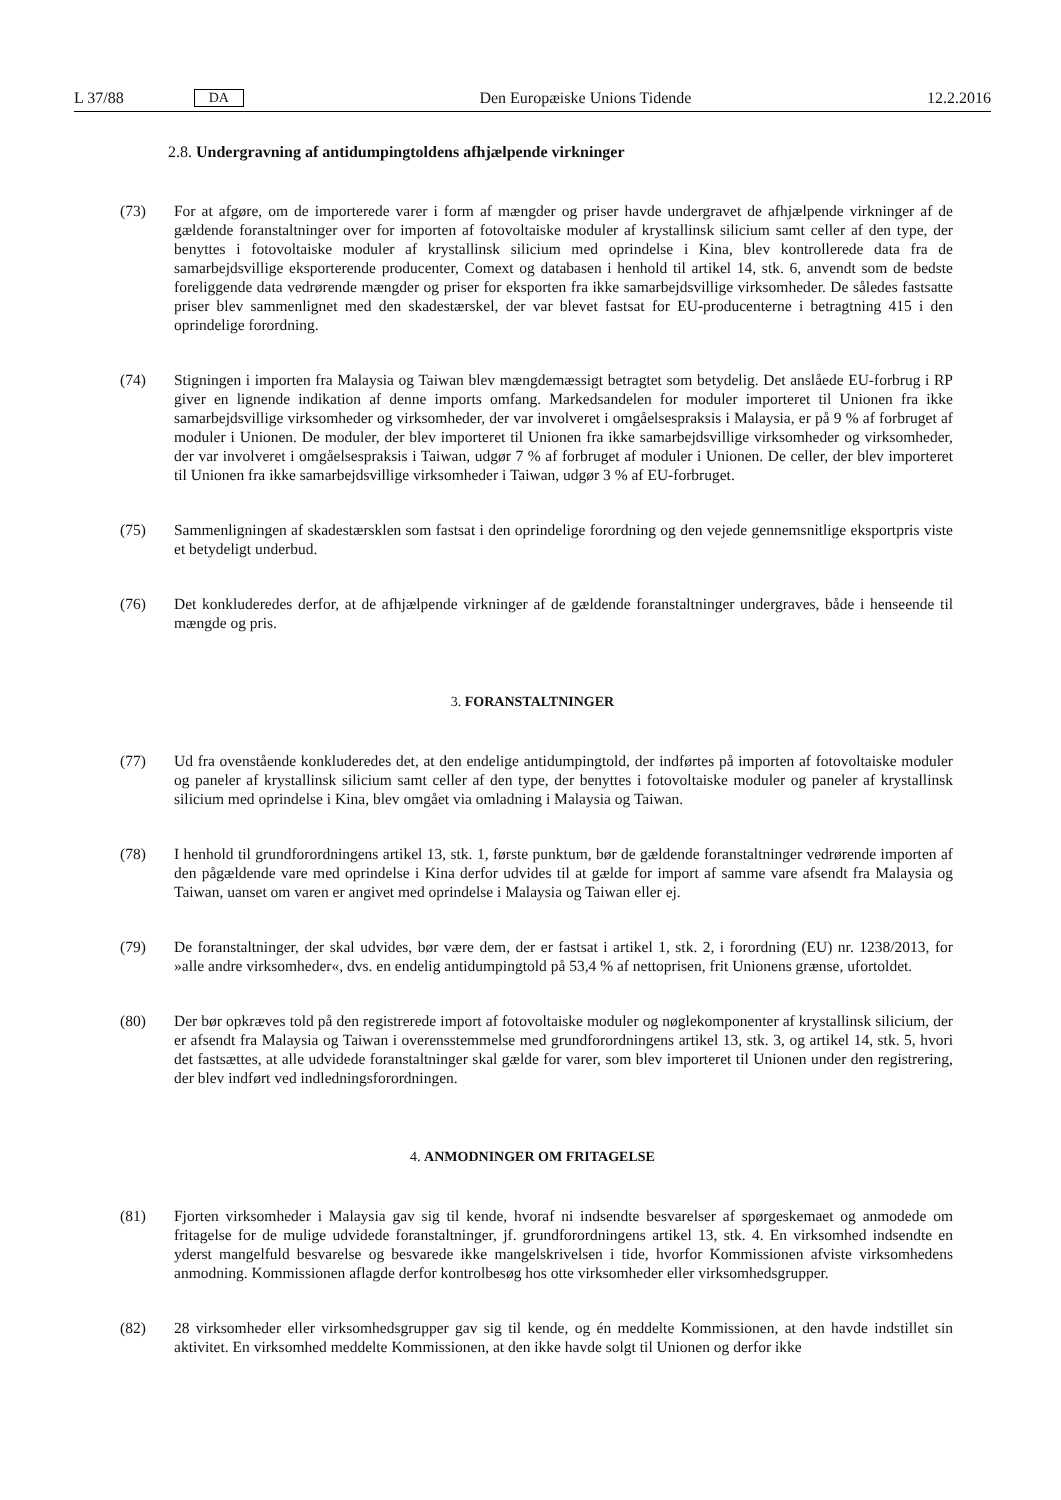L 37/88 DA
Den Europæiske Unions Tidende 12.2.2016
2.8. Undergravning af antidumpingtoldens afhjælpende virkninger
(73) For at afgøre, om de importerede varer i form af mængder og priser havde undergravet de afhjælpende virkninger af de gældende foranstaltninger over for importen af fotovoltaiske moduler af krystallinsk silicium samt celler af den type, der benyttes i fotovoltaiske moduler af krystallinsk silicium med oprindelse i Kina, blev kontrollerede data fra de samarbejdsvillige eksporterende producenter, Comext og databasen i henhold til artikel 14, stk. 6, anvendt som de bedste foreliggende data vedrørende mængder og priser for eksporten fra ikke samarbejdsvillige virksomheder. De således fastsatte priser blev sammenlignet med den skadestærskel, der var blevet fastsat for EU-producenterne i betragtning 415 i den oprindelige forordning.
(74) Stigningen i importen fra Malaysia og Taiwan blev mængdemæssigt betragtet som betydelig. Det anslåede EU-forbrug i RP giver en lignende indikation af denne imports omfang. Markedsandelen for moduler importeret til Unionen fra ikke samarbejdsvillige virksomheder og virksomheder, der var involveret i omgåelsespraksis i Malaysia, er på 9 % af forbruget af moduler i Unionen. De moduler, der blev importeret til Unionen fra ikke samarbejdsvillige virksomheder og virksomheder, der var involveret i omgåelsespraksis i Taiwan, udgør 7 % af forbruget af moduler i Unionen. De celler, der blev importeret til Unionen fra ikke samarbejdsvillige virksomheder i Taiwan, udgør 3 % af EU-forbruget.
(75) Sammenligningen af skadestærsklen som fastsat i den oprindelige forordning og den vejede gennemsnitlige eksportpris viste et betydeligt underbud.
(76) Det konkluderedes derfor, at de afhjælpende virkninger af de gældende foranstaltninger undergraves, både i henseende til mængde og pris.
3. FORANSTALTNINGER
(77) Ud fra ovenstående konkluderedes det, at den endelige antidumpingtold, der indførtes på importen af fotovoltaiske moduler og paneler af krystallinsk silicium samt celler af den type, der benyttes i fotovoltaiske moduler og paneler af krystallinsk silicium med oprindelse i Kina, blev omgået via omladning i Malaysia og Taiwan.
(78) I henhold til grundforordningens artikel 13, stk. 1, første punktum, bør de gældende foranstaltninger vedrørende importen af den pågældende vare med oprindelse i Kina derfor udvides til at gælde for import af samme vare afsendt fra Malaysia og Taiwan, uanset om varen er angivet med oprindelse i Malaysia og Taiwan eller ej.
(79) De foranstaltninger, der skal udvides, bør være dem, der er fastsat i artikel 1, stk. 2, i forordning (EU) nr. 1238/2013, for »alle andre virksomheder«, dvs. en endelig antidumpingtold på 53,4 % af nettoprisen, frit Unionens grænse, ufortoldet.
(80) Der bør opkræves told på den registrerede import af fotovoltaiske moduler og nøglekomponenter af krystallinsk silicium, der er afsendt fra Malaysia og Taiwan i overensstemmelse med grundforordningens artikel 13, stk. 3, og artikel 14, stk. 5, hvori det fastsættes, at alle udvidede foranstaltninger skal gælde for varer, som blev importeret til Unionen under den registrering, der blev indført ved indledningsforordningen.
4. ANMODNINGER OM FRITAGELSE
(81) Fjorten virksomheder i Malaysia gav sig til kende, hvoraf ni indsendte besvarelser af spørgeskemaet og anmodede om fritagelse for de mulige udvidede foranstaltninger, jf. grundforordningens artikel 13, stk. 4. En virksomhed indsendte en yderst mangelfuld besvarelse og besvarede ikke mangelskrivelsen i tide, hvorfor Kommissionen afviste virksomhedens anmodning. Kommissionen aflagde derfor kontrolbesøg hos otte virksomheder eller virksomhedsgrupper.
(82) 28 virksomheder eller virksomhedsgrupper gav sig til kende, og én meddelte Kommissionen, at den havde indstillet sin aktivitet. En virksomhed meddelte Kommissionen, at den ikke havde solgt til Unionen og derfor ikke